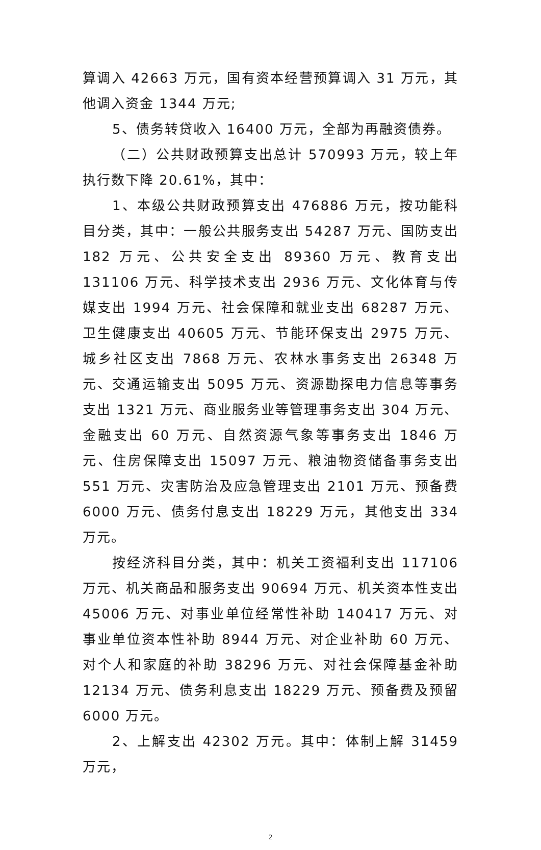算调入 42663 万元，国有资本经营预算调入 31 万元，其他调入资金 1344 万元;
5、债务转贷收入 16400 万元，全部为再融资债券。
（二）公共财政预算支出总计 570993 万元，较上年执行数下降 20.61%，其中：
1、本级公共财政预算支出 476886 万元，按功能科目分类，其中：一般公共服务支出 54287 万元、国防支出 182 万元、公共安全支出 89360 万元、教育支出 131106 万元、科学技术支出 2936 万元、文化体育与传媒支出 1994 万元、社会保障和就业支出 68287 万元、卫生健康支出 40605 万元、节能环保支出 2975 万元、城乡社区支出 7868 万元、农林水事务支出 26348 万元、交通运输支出 5095 万元、资源勘探电力信息等事务支出 1321 万元、商业服务业等管理事务支出 304 万元、金融支出 60 万元、自然资源气象等事务支出 1846 万元、住房保障支出 15097 万元、粮油物资储备事务支出 551 万元、灾害防治及应急管理支出 2101 万元、预备费 6000 万元、债务付息支出 18229 万元，其他支出 334 万元。
按经济科目分类，其中：机关工资福利支出 117106 万元、机关商品和服务支出 90694 万元、机关资本性支出 45006 万元、对事业单位经常性补助 140417 万元、对事业单位资本性补助 8944 万元、对企业补助 60 万元、对个人和家庭的补助 38296 万元、对社会保障基金补助 12134 万元、债务利息支出 18229 万元、预备费及预留 6000 万元。
2、上解支出 42302 万元。其中：体制上解 31459 万元，
2